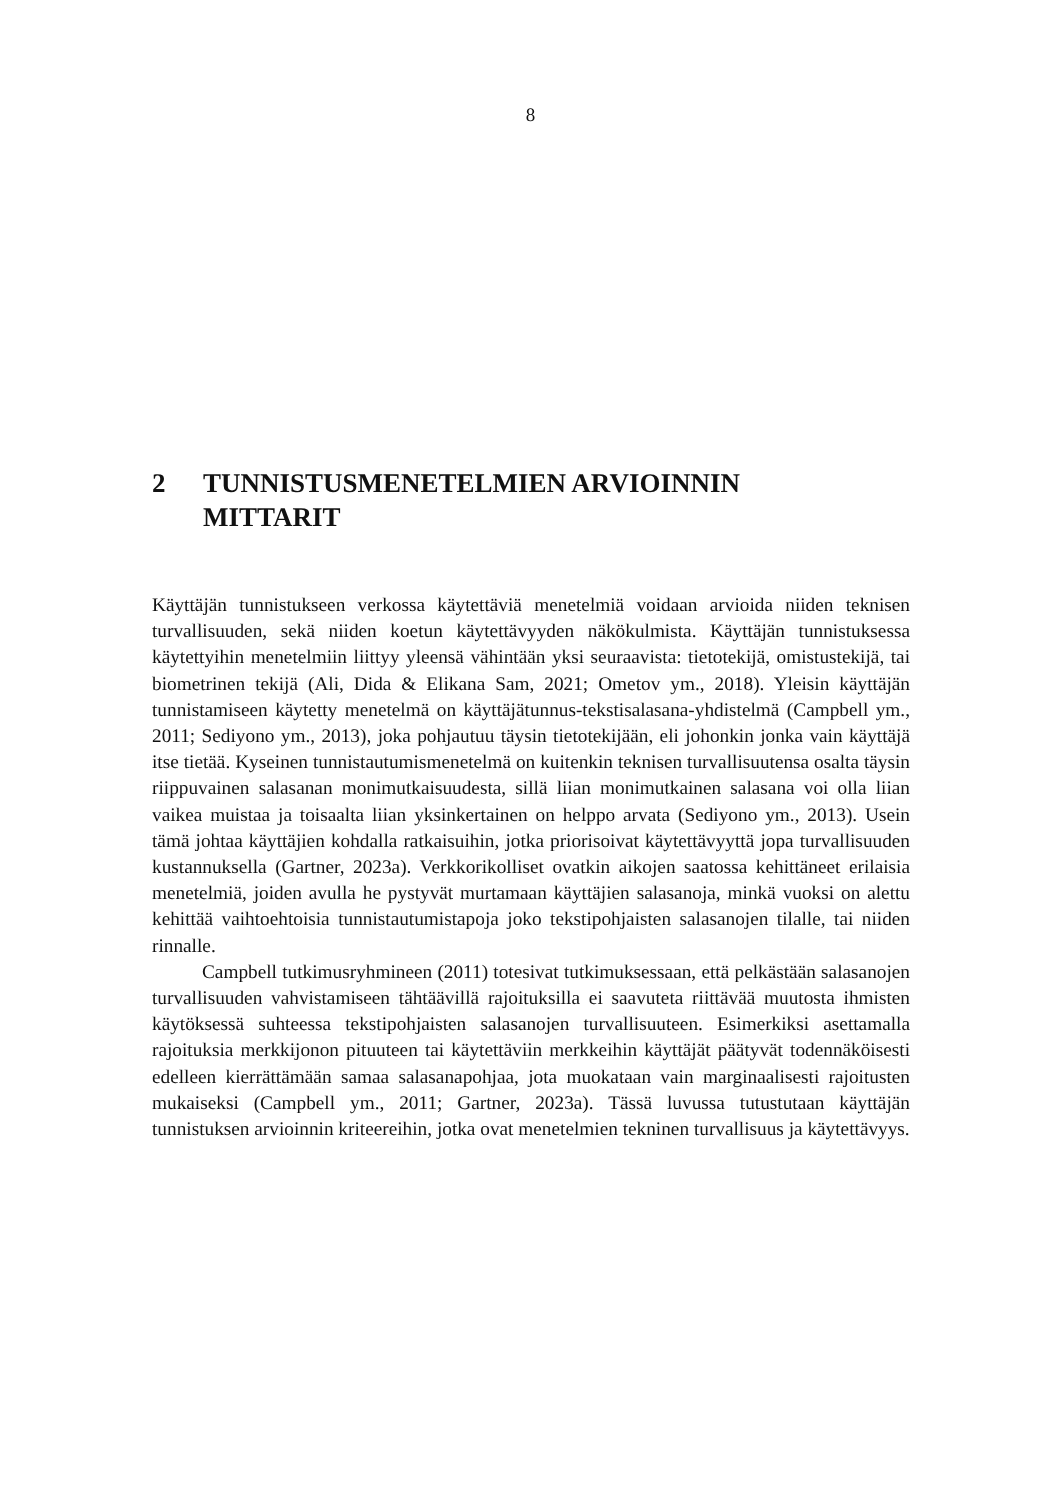8
2 TUNNISTUSMENETELMIEN ARVIOINNIN MITTARIT
Käyttäjän tunnistukseen verkossa käytettäviä menetelmiä voidaan arvioida niiden teknisen turvallisuuden, sekä niiden koetun käytettävyyden näkökulmista. Käyttäjän tunnistuksessa käytettyihin menetelmiin liittyy yleensä vähintään yksi seuraavista: tietotekijä, omistustekijä, tai biometrinen tekijä (Ali, Dida & Elikana Sam, 2021; Ometov ym., 2018). Yleisin käyttäjän tunnistamiseen käytetty menetelmä on käyttäjätunnus-tekstisalasana-yhdistelmä (Campbell ym., 2011; Sediyono ym., 2013), joka pohjautuu täysin tietotekijään, eli johonkin jonka vain käyttäjä itse tietää. Kyseinen tunnistautumismenetelmä on kuitenkin teknisen turvallisuutensa osalta täysin riippuvainen salasanan monimutkaisuudesta, sillä liian monimutkainen salasana voi olla liian vaikea muistaa ja toisaalta liian yksinkertainen on helppo arvata (Sediyono ym., 2013). Usein tämä johtaa käyttäjien kohdalla ratkaisuihin, jotka priorisoivat käytettävyyttä jopa turvallisuuden kustannuksella (Gartner, 2023a). Verkkorikolliset ovatkin aikojen saatossa kehittäneet erilaisia menetelmiä, joiden avulla he pystyvät murtamaan käyttäjien salasanoja, minkä vuoksi on alettu kehittää vaihtoehtoisia tunnistautumistapoja joko tekstipohjaisten salasanojen tilalle, tai niiden rinnalle.
Campbell tutkimusryhmineen (2011) totesivat tutkimuksessaan, että pelkästään salasanojen turvallisuuden vahvistamiseen tähtäävillä rajoituksilla ei saavuteta riittävää muutosta ihmisten käytöksessä suhteessa tekstipohjaisten salasanojen turvallisuuteen. Esimerkiksi asettamalla rajoituksia merkkijonon pituuteen tai käytettäviin merkkeihin käyttäjät päätyvät todennäköisesti edelleen kierrättämään samaa salasanapohjaa, jota muokataan vain marginaalisesti rajoitusten mukaiseksi (Campbell ym., 2011; Gartner, 2023a). Tässä luvussa tutustutaan käyttäjän tunnistuksen arvioinnin kriteereihin, jotka ovat menetelmien tekninen turvallisuus ja käytettävyys.